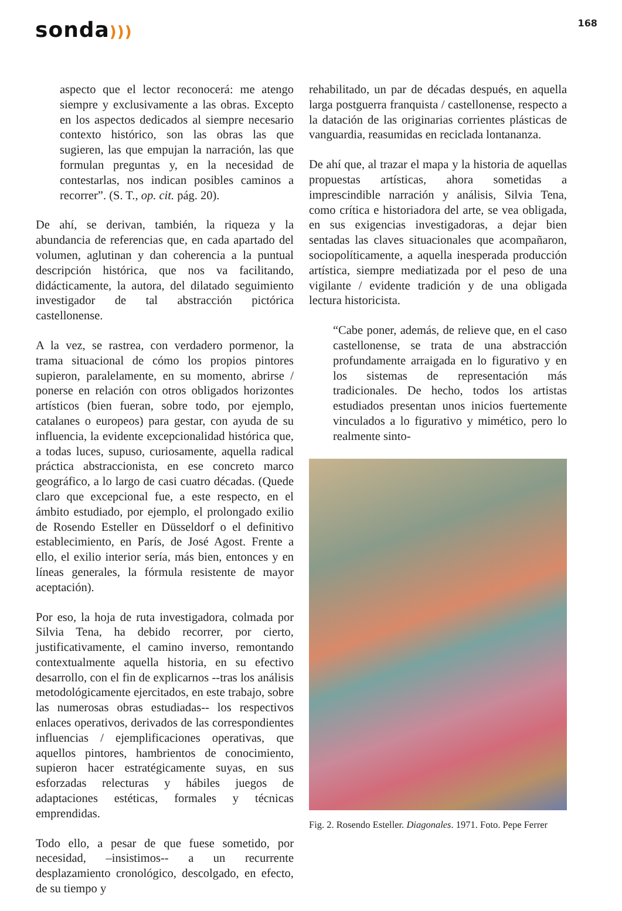sonda)))
168
aspecto que el lector reconocerá: me atengo siempre y exclusivamente a las obras. Excepto en los aspectos dedicados al siempre necesario contexto histórico, son las obras las que sugieren, las que empujan la narración, las que formulan preguntas y, en la necesidad de contestarlas, nos indican posibles caminos a recorrer”. (S. T., op. cit. pág. 20).
De ahí, se derivan, también, la riqueza y la abundancia de referencias que, en cada apartado del volumen, aglutinan y dan coherencia a la puntual descripción histórica, que nos va facilitando, didácticamente, la autora, del dilatado seguimiento investigador de tal abstracción pictórica castellonense.
A la vez, se rastrea, con verdadero pormenor, la trama situacional de cómo los propios pintores supieron, paralelamente, en su momento, abrirse / ponerse en relación con otros obligados horizontes artísticos (bien fueran, sobre todo, por ejemplo, catalanes o europeos) para gestar, con ayuda de su influencia, la evidente excepcionalidad histórica que, a todas luces, supuso, curiosamente, aquella radical práctica abstraccionista, en ese concreto marco geográfico, a lo largo de casi cuatro décadas. (Quede claro que excepcional fue, a este respecto, en el ámbito estudiado, por ejemplo, el prolongado exilio de Rosendo Esteller en Düsseldorf o el definitivo establecimiento, en París, de José Agost. Frente a ello, el exilio interior sería, más bien, entonces y en líneas generales, la fórmula resistente de mayor aceptación).
Por eso, la hoja de ruta investigadora, colmada por Silvia Tena, ha debido recorrer, por cierto, justificativamente, el camino inverso, remontando contextualmente aquella historia, en su efectivo desarrollo, con el fin de explicarnos --tras los análisis metodológicamente ejercitados, en este trabajo, sobre las numerosas obras estudiadas-- los respectivos enlaces operativos, derivados de las correspondientes influencias / ejemplificaciones operativas, que aquellos pintores, hambrientos de conocimiento, supieron hacer estratégicamente suyas, en sus esforzadas relecturas y hábiles juegos de adaptaciones estéticas, formales y técnicas emprendidas.
Todo ello, a pesar de que fuese sometido, por necesidad, –insistimos-- a un recurrente desplazamiento cronológico, descolgado, en efecto, de su tiempo y
rehabilitado, un par de décadas después, en aquella larga postguerra franquista / castellonense, respecto a la datación de las originarias corrientes plásticas de vanguardia, reasumidas en reciclada lontananza.
De ahí que, al trazar el mapa y la historia de aquellas propuestas artísticas, ahora sometidas a imprescindible narración y análisis, Silvia Tena, como crítica e historiadora del arte, se vea obligada, en sus exigencias investigadoras, a dejar bien sentadas las claves situacionales que acompañaron, sociopolíticamente, a aquella inesperada producción artística, siempre mediatizada por el peso de una vigilante / evidente tradición y de una obligada lectura historicista.
“Cabe poner, además, de relieve que, en el caso castellonense, se trata de una abstracción profundamente arraigada en lo figurativo y en los sistemas de representación más tradicionales. De hecho, todos los artistas estudiados presentan unos inicios fuertemente vinculados a lo figurativo y mimético, pero lo realmente sinto-
Fig. 2. Rosendo Esteller. Diagonales. 1971. Foto. Pepe Ferrer